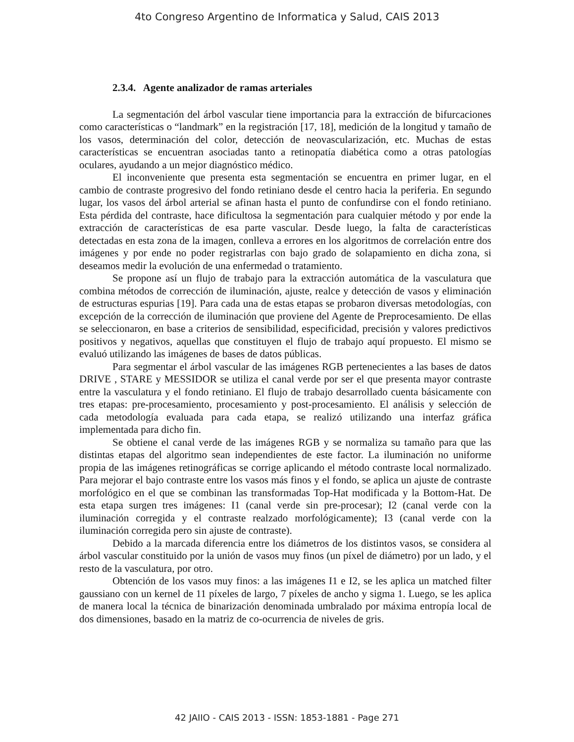4to Congreso Argentino de Informatica y Salud, CAIS 2013
2.3.4. Agente analizador de ramas arteriales
La segmentación del árbol vascular tiene importancia para la extracción de bifurcaciones como características o “landmark” en la registración [17, 18], medición de la longitud y tamaño de los vasos, determinación del color, detección de neovascularización, etc. Muchas de estas características se encuentran asociadas tanto a retinopatía diabética como a otras patologías oculares, ayudando a un mejor diagnóstico médico.
El inconveniente que presenta esta segmentación se encuentra en primer lugar, en el cambio de contraste progresivo del fondo retiniano desde el centro hacia la periferia. En segundo lugar, los vasos del árbol arterial se afinan hasta el punto de confundirse con el fondo retiniano. Esta pérdida del contraste, hace dificultosa la segmentación para cualquier método y por ende la extracción de características de esa parte vascular. Desde luego, la falta de características detectadas en esta zona de la imagen, conlleva a errores en los algoritmos de correlación entre dos imágenes y por ende no poder registrarlas con bajo grado de solapamiento en dicha zona, si deseamos medir la evolución de una enfermedad o tratamiento.
Se propone así un flujo de trabajo para la extracción automática de la vasculatura que combina métodos de corrección de iluminación, ajuste, realce y detección de vasos y eliminación de estructuras espurias [19]. Para cada una de estas etapas se probaron diversas metodologías, con excepción de la corrección de iluminación que proviene del Agente de Preprocesamiento. De ellas se seleccionaron, en base a criterios de sensibilidad, especificidad, precisión y valores predictivos positivos y negativos, aquellas que constituyen el flujo de trabajo aquí propuesto. El mismo se evaluó utilizando las imágenes de bases de datos públicas.
Para segmentar el árbol vascular de las imágenes RGB pertenecientes a las bases de datos DRIVE , STARE y MESSIDOR se utiliza el canal verde por ser el que presenta mayor contraste entre la vasculatura y el fondo retiniano. El flujo de trabajo desarrollado cuenta básicamente con tres etapas: pre-procesamiento, procesamiento y post-procesamiento. El análisis y selección de cada metodología evaluada para cada etapa, se realizó utilizando una interfaz gráfica implementada para dicho fin.
Se obtiene el canal verde de las imágenes RGB y se normaliza su tamaño para que las distintas etapas del algoritmo sean independientes de este factor. La iluminación no uniforme propia de las imágenes retinográficas se corrige aplicando el método contraste local normalizado. Para mejorar el bajo contraste entre los vasos más finos y el fondo, se aplica un ajuste de contraste morfológico en el que se combinan las transformadas Top-Hat modificada y la Bottom-Hat. De esta etapa surgen tres imágenes: I1 (canal verde sin pre-procesar); I2 (canal verde con la iluminación corregida y el contraste realzado morfológicamente); I3 (canal verde con la iluminación corregida pero sin ajuste de contraste).
Debido a la marcada diferencia entre los diámetros de los distintos vasos, se considera al árbol vascular constituido por la unión de vasos muy finos (un píxel de diámetro) por un lado, y el resto de la vasculatura, por otro.
Obtención de los vasos muy finos: a las imágenes I1 e I2, se les aplica un matched filter gaussiano con un kernel de 11 píxeles de largo, 7 píxeles de ancho y sigma 1. Luego, se les aplica de manera local la técnica de binarización denominada umbralado por máxima entropía local de dos dimensiones, basado en la matriz de co-ocurrencia de niveles de gris.
42 JAIIO - CAIS 2013 - ISSN: 1853-1881 - Page 271